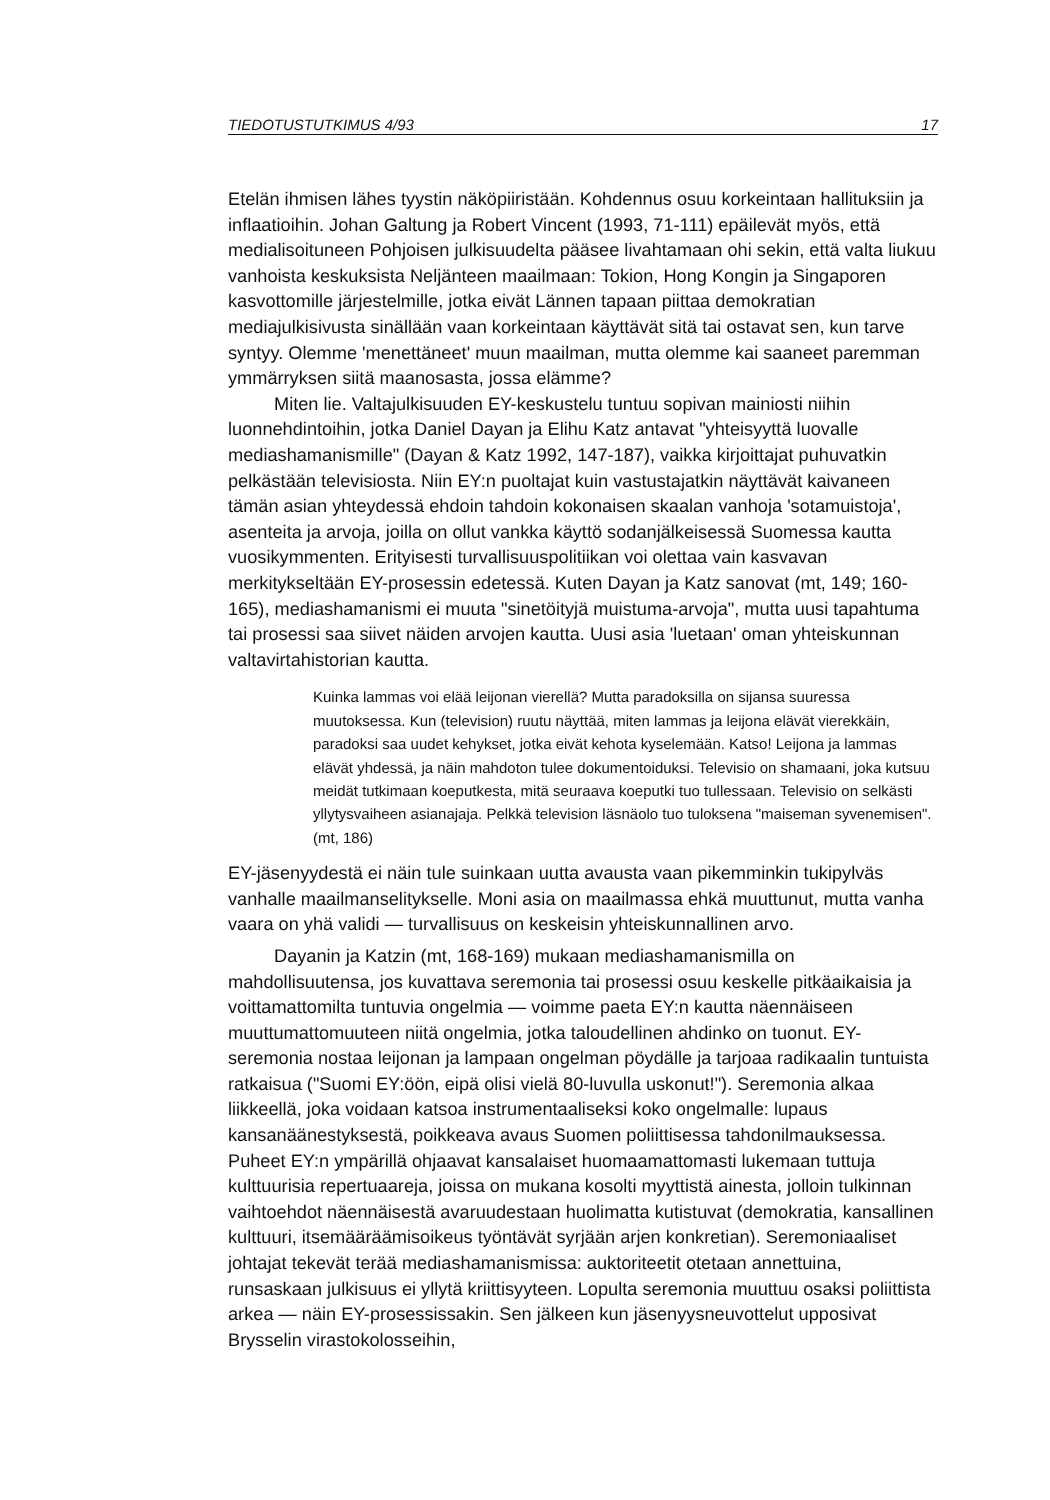TIEDOTUSTUTKIMUS 4/93 17
Etelän ihmisen lähes tyystin näköpiiristään. Kohdennus osuu korkeintaan hallituksiin ja inflaatioihin. Johan Galtung ja Robert Vincent (1993, 71-111) epäilevät myös, että medialisoituneen Pohjoisen julkisuudelta pääsee livahtamaan ohi sekin, että valta liukuu vanhoista keskuksista Neljänteen maailmaan: Tokion, Hong Kongin ja Singaporen kasvottomille järjestelmille, jotka eivät Lännen tapaan piittaa demokratian mediajulkisivusta sinällään vaan korkeintaan käyttävät sitä tai ostavat sen, kun tarve syntyy. Olemme 'menettäneet' muun maailman, mutta olemme kai saaneet paremman ymmärryksen siitä maanosasta, jossa elämme?
Miten lie. Valtajulkisuuden EY-keskustelu tuntuu sopivan mainiosti niihin luonnehdintoihin, jotka Daniel Dayan ja Elihu Katz antavat "yhteisyyttä luovalle mediashamanismille" (Dayan & Katz 1992, 147-187), vaikka kirjoittajat puhuvatkin pelkästään televisiosta. Niin EY:n puoltajat kuin vastustajatkin näyttävät kaivaneen tämän asian yhteydessä ehdoin tahdoin kokonaisen skaalan vanhoja 'sotamuistoja', asenteita ja arvoja, joilla on ollut vankka käyttö sodanjälkeisessä Suomessa kautta vuosikymmenten. Erityisesti turvallisuuspolitiikan voi olettaa vain kasvavan merkitykseltään EY-prosessin edetessä. Kuten Dayan ja Katz sanovat (mt, 149; 160-165), mediashamanismi ei muuta "sinetöityjä muistuma-arvoja", mutta uusi tapahtuma tai prosessi saa siivet näiden arvojen kautta. Uusi asia 'luetaan' oman yhteiskunnan valtavirtahistorian kautta.
Kuinka lammas voi elää leijonan vierellä? Mutta paradoksilla on sijansa suuressa muutoksessa. Kun (television) ruutu näyttää, miten lammas ja leijona elävät vierekkäin, paradoksi saa uudet kehykset, jotka eivät kehota kyselemään. Katso! Leijona ja lammas elävät yhdessä, ja näin mahdoton tulee dokumentoiduksi. Televisio on shamaani, joka kutsuu meidät tutkimaan koeputkesta, mitä seuraava koeputki tuo tullessaan. Televisio on selkästi yllytysvaiheen asianajaja. Pelkkä television läsnäolo tuo tuloksena "maiseman syvenemisen". (mt, 186)
EY-jäsenyydestä ei näin tule suinkaan uutta avausta vaan pikemminkin tukipylväs vanhalle maailmanselitykselle. Moni asia on maailmassa ehkä muuttunut, mutta vanha vaara on yhä validi — turvallisuus on keskeisin yhteiskunnallinen arvo.
Dayanin ja Katzin (mt, 168-169) mukaan mediashamanismilla on mahdollisuutensa, jos kuvattava seremonia tai prosessi osuu keskelle pitkäaikaisia ja voittamattomilta tuntuvia ongelmia — voimme paeta EY:n kautta näennäiseen muuttumattomuuteen niitä ongelmia, jotka taloudellinen ahdinko on tuonut. EY-seremonia nostaa leijonan ja lampaan ongelman pöydälle ja tarjoaa radikaalin tuntuista ratkaisua ("Suomi EY:öön, eipä olisi vielä 80-luvulla uskonut!"). Seremonia alkaa liikkeellä, joka voidaan katsoa instrumentaaliseksi koko ongelmalle: lupaus kansanäänestyksestä, poikkeava avaus Suomen poliittisessa tahdonilmauksessa. Puheet EY:n ympärillä ohjaavat kansalaiset huomaamattomasti lukemaan tuttuja kulttuurisia repertuaareja, joissa on mukana kosolti myyttistä ainesta, jolloin tulkinnan vaihtoehdot näennäisestä avaruudestaan huolimatta kutistuvat (demokratia, kansallinen kulttuuri, itsemääräämisoikeus työntävät syrjään arjen konkretian). Seremoniaaliset johtajat tekevät terää mediashamanismissa: auktoriteetit otetaan annettuina, runsaskaan julkisuus ei yllytä kriittisyyteen. Lopulta seremonia muuttuu osaksi poliittista arkea — näin EY-prosessissakin. Sen jälkeen kun jäsenyysneuvottelut upposivat Brysselin virastokolosseihin,